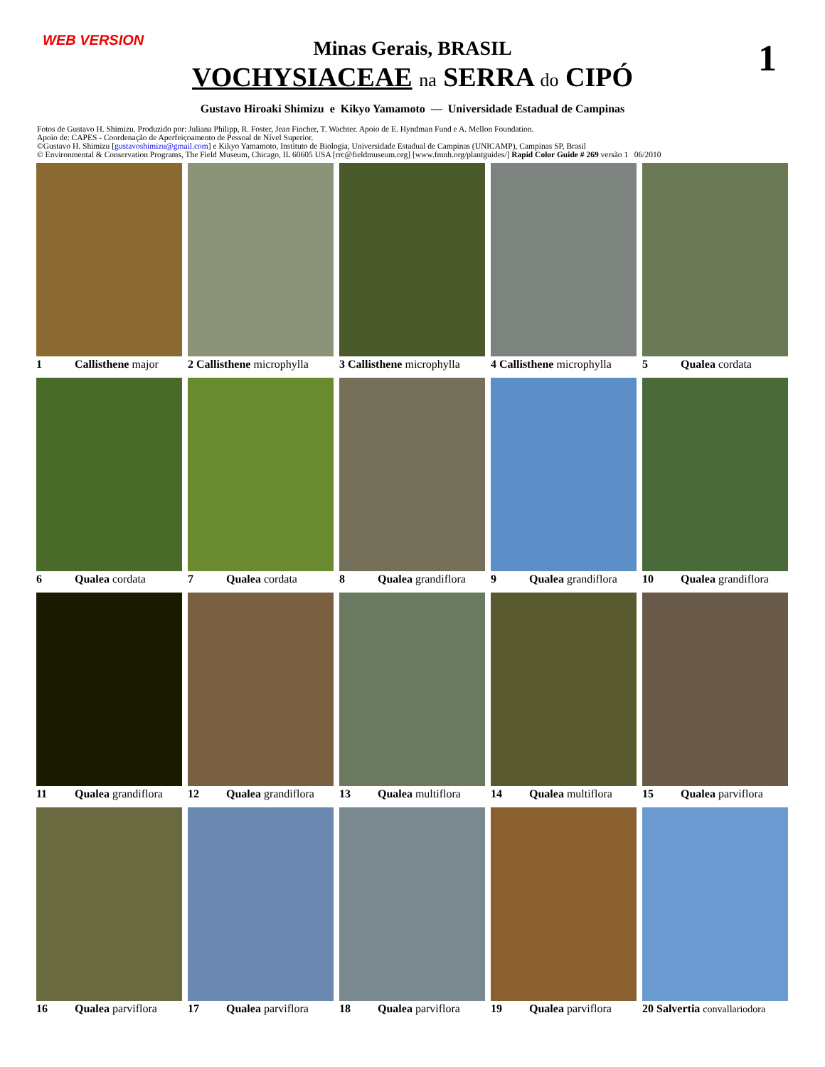WEB VERSION 1
Minas Gerais, BRASIL
VOCHYSIACEAE na SERRA do CIPÓ
Gustavo Hiroaki Shimizu e Kikyo Yamamoto — Universidade Estadual de Campinas
Fotos de Gustavo H. Shimizu. Produzido por: Juliana Philipp, R. Foster, Jean Fincher, T. Wachter. Apoio de E. Hyndman Fund e A. Mellon Foundation.
Apoio de: CAPES - Coordenação de Aperfeiçoamento de Pessoal de Nível Superior.
©Gustavo H. Shimizu [gustavoshimizu@gmail.com] e Kikyo Yamamoto, Instituto de Biologia, Universidade Estadual de Campinas (UNICAMP), Campinas SP, Brasil
© Environmental & Conservation Programs, The Field Museum, Chicago, IL 60605 USA [rrc@fieldmuseum.org] [www.fmnh.org/plantguides/] Rapid Color Guide # 269 versão 1 06/2010
1 Callisthene major
2 Callisthene microphylla
3 Callisthene microphylla
4 Callisthene microphylla
5 Qualea cordata
6 Qualea cordata
7 Qualea cordata
8 Qualea grandiflora
9 Qualea grandiflora
10 Qualea grandiflora
11 Qualea grandiflora
12 Qualea grandiflora
13 Qualea multiflora
14 Qualea multiflora
15 Qualea parviflora
16 Qualea parviflora
17 Qualea parviflora
18 Qualea parviflora
19 Qualea parviflora
20 Salvertia convallariodora